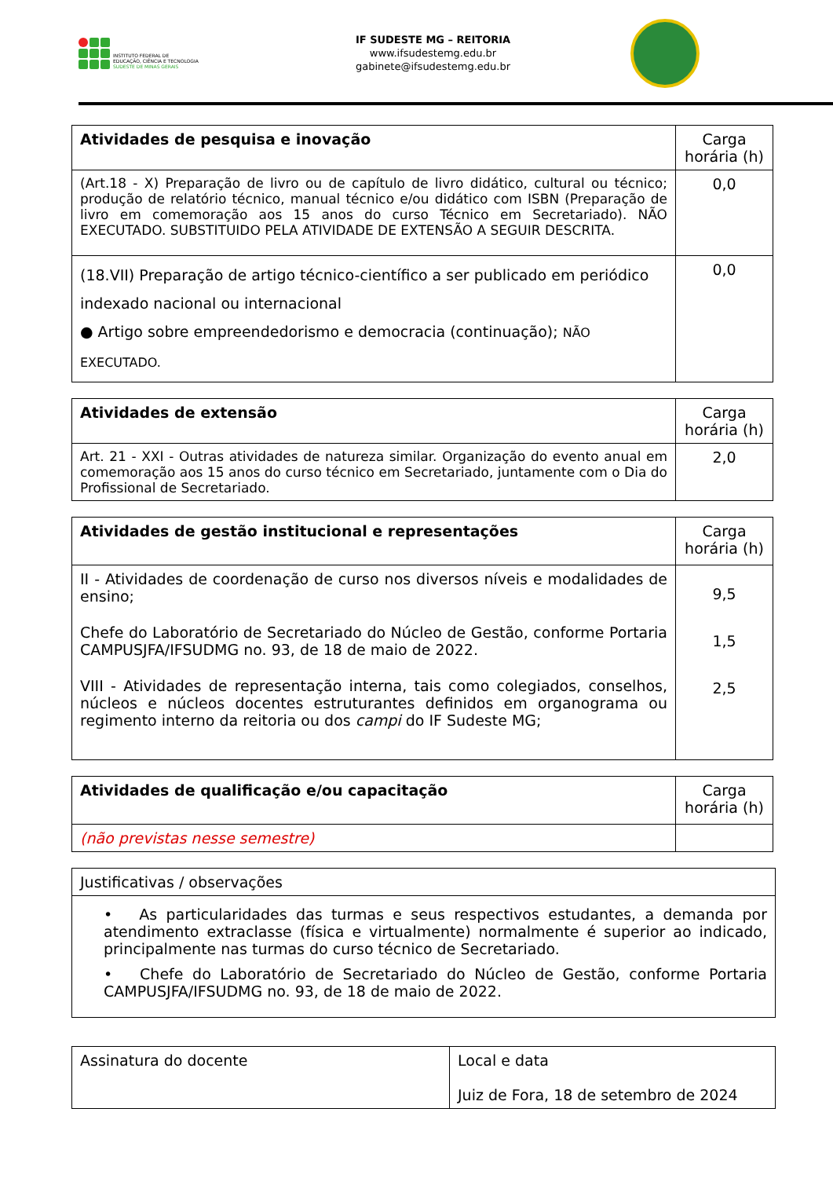INSTITUTO FEDERAL DE
EDUCAÇÃO, CIÊNCIA E TECNOLOGIA
SUDESTE DE MINAS GERAIS
IF SUDESTE MG – REITORIA
www.ifsudestemg.edu.br
gabinete@ifsudestemg.edu.br
| Atividades de pesquisa e inovação | Carga horária (h) |
| --- | --- |
| (Art.18 - X) Preparação de livro ou de capítulo de livro didático, cultural ou técnico; produção de relatório técnico, manual técnico e/ou didático com ISBN (Preparação de livro em comemoração aos 15 anos do curso Técnico em Secretariado). NÃO EXECUTADO. SUBSTITUIDO PELA ATIVIDADE DE EXTENSÃO A SEGUIR DESCRITA. | 0,0 |
| (18.VII) Preparação de artigo técnico-científico a ser publicado em periódico indexado nacional ou internacional ● Artigo sobre empreendedorismo e democracia (continuação); NÃO EXECUTADO. | 0,0 |
| Atividades de extensão | Carga horária (h) |
| --- | --- |
| Art. 21 - XXI - Outras atividades de natureza similar. Organização do evento anual em comemoração aos 15 anos do curso técnico em Secretariado, juntamente com o Dia do Profissional de Secretariado. | 2,0 |
| Atividades de gestão institucional e representações | Carga horária (h) |
| --- | --- |
| II - Atividades de coordenação de curso nos diversos níveis e modalidades de ensino; Chefe do Laboratório de Secretariado do Núcleo de Gestão, conforme Portaria CAMPUSJFA/IFSUDMG no. 93, de 18 de maio de 2022. VIII - Atividades de representação interna, tais como colegiados, conselhos, núcleos e núcleos docentes estruturantes definidos em organograma ou regimento interno da reitoria ou dos campi do IF Sudeste MG; | 9,5 1,5 2,5 |
| Atividades de qualificação e/ou capacitação | Carga horária (h) |
| --- | --- |
| (não previstas nesse semestre) | |
| Justificativas / observações |
| • As particularidades das turmas e seus respectivos estudantes, a demanda por atendimento extraclasse (física e virtualmente) normalmente é superior ao indicado, principalmente nas turmas do curso técnico de Secretariado. • Chefe do Laboratório de Secretariado do Núcleo de Gestão, conforme Portaria CAMPUSJFA/IFSUDMG no. 93, de 18 de maio de 2022. |
| Assinatura do docente | Local e data Juiz de Fora, 18 de setembro de 2024 |